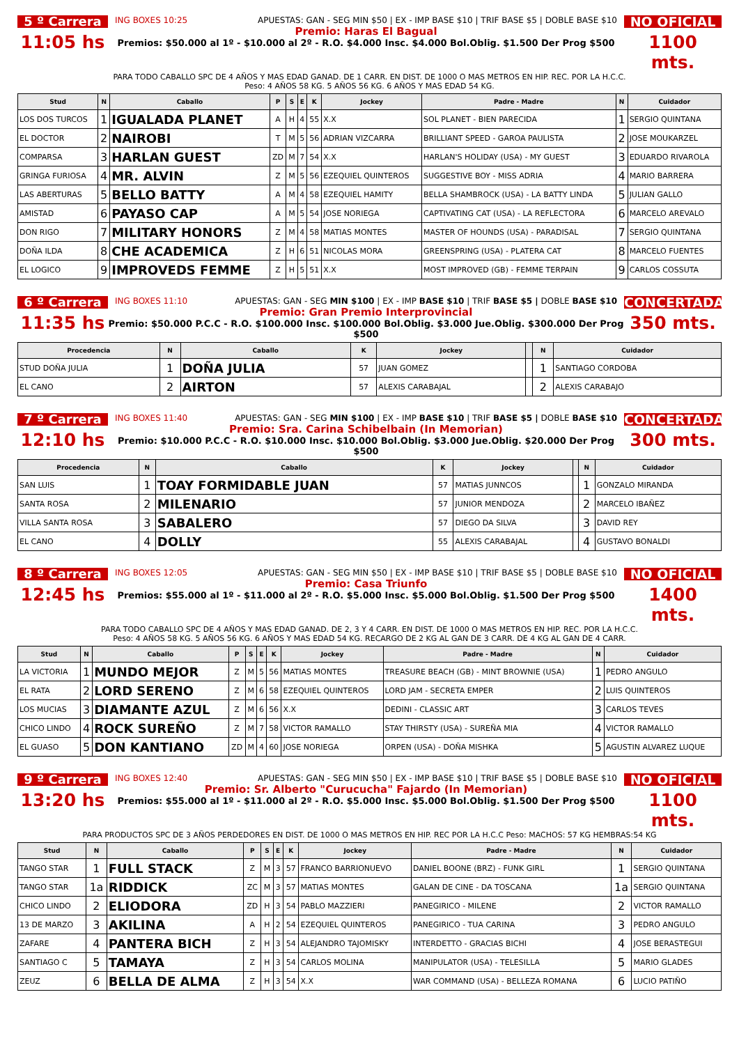5 º Carrera
11:05 hs
ING BOXES 10:25 APUESTAS: GAN - SEG MIN $50 | EX - IMP BASE $10 | TRIF BASE $5 | DOBLE BASE $10
Premio: Haras El Bagual
Premios: $50.000 al 1º - $10.000 al 2º - R.O. $4.000 Insc. $4.000 Bol.Oblig. $1.500 Der Prog $500
NO OFICIAL
1100 mts.
PARA TODO CABALLO SPC DE 4 AÑOS Y MAS EDAD GANAD. DE 1 CARR. EN DIST. DE 1000 O MAS METROS EN HIP. REC. POR LA H.C.C.
Peso: 4 AÑOS 58 KG. 5 AÑOS 56 KG. 6 AÑOS Y MAS EDAD 54 KG.
| Stud | N | Caballo | P | S | E | K | Jockey | Padre - Madre | N | Cuidador |
| --- | --- | --- | --- | --- | --- | --- | --- | --- | --- | --- |
| LOS DOS TURCOS | 1 | IGUALADA PLANET | A | H | 4 | 55 | X.X | SOL PLANET - BIEN PARECIDA | 1 | SERGIO QUINTANA |
| EL DOCTOR | 2 | NAIROBI | T | M | 5 | 56 | ADRIAN VIZCARRA | BRILLIANT SPEED - GAROA PAULISTA | 2 | JOSE MOUKARZEL |
| COMPARSA | 3 | HARLAN GUEST | ZD | M | 7 | 54 | X.X | HARLAN'S HOLIDAY (USA) - MY GUEST | 3 | EDUARDO RIVAROLA |
| GRINGA FURIOSA | 4 | MR. ALVIN | Z | M | 5 | 56 | EZEQUIEL QUINTEROS | SUGGESTIVE BOY - MISS ADRIA | 4 | MARIO BARRERA |
| LAS ABERTURAS | 5 | BELLO BATTY | A | M | 4 | 58 | EZEQUIEL HAMITY | BELLA SHAMBROCK (USA) - LA BATTY LINDA | 5 | JULIAN GALLO |
| AMISTAD | 6 | PAYASO CAP | A | M | 5 | 54 | JOSE NORIEGA | CAPTIVATING CAT (USA) - LA REFLECTORA | 6 | MARCELO AREVALO |
| DON RIGO | 7 | MILITARY HONORS | Z | M | 4 | 58 | MATIAS MONTES | MASTER OF HOUNDS (USA) - PARADISAL | 7 | SERGIO QUINTANA |
| DOÑA ILDA | 8 | CHE ACADEMICA | Z | H | 6 | 51 | NICOLAS MORA | GREENSPRING (USA) - PLATERA CAT | 8 | MARCELO FUENTES |
| EL LOGICO | 9 | IMPROVEDS FEMME | Z | H | 5 | 51 | X.X | MOST IMPROVED (GB) - FEMME TERPAIN | 9 | CARLOS COSSUTA |
6 º Carrera
11:35 hs
ING BOXES 11:10 APUESTAS: GAN - SEG MIN $100 | EX - IMP BASE $10 | TRIF BASE $5 | DOBLE BASE $10
Premio: Gran Premio Interprovincial
Premio: $50.000 P.C.C - R.O. $100.000 Insc. $100.000 Bol.Oblig. $3.000 Jue.Oblig. $300.000 Der Prog $500
CONCERTADA
350 mts.
| Procedencia | N | Caballo | K | Jockey | | N | Cuidador |
| --- | --- | --- | --- | --- | --- | --- | --- |
| STUD DOÑA JULIA | 1 | DOÑA JULIA | 57 | JUAN GOMEZ | | 1 | SANTIAGO CORDOBA |
| EL CANO | 2 | AIRTON | 57 | ALEXIS CARABAJAL | | 2 | ALEXIS CARABAJO |
7 º Carrera
12:10 hs
ING BOXES 11:40 APUESTAS: GAN - SEG MIN $100 | EX - IMP BASE $10 | TRIF BASE $5 | DOBLE BASE $10
Premio: Sra. Carina Schibelbain (In Memorian)
Premio: $10.000 P.C.C - R.O. $10.000 Insc. $10.000 Bol.Oblig. $3.000 Jue.Oblig. $20.000 Der Prog $500
CONCERTADA
300 mts.
| Procedencia | N | Caballo | K | Jockey | | N | Cuidador |
| --- | --- | --- | --- | --- | --- | --- | --- |
| SAN LUIS | 1 | TOAY FORMIDABLE JUAN | 57 | MATIAS JUNNCOS | | 1 | GONZALO MIRANDA |
| SANTA ROSA | 2 | MILENARIO | 57 | JUNIOR MENDOZA | | 2 | MARCELO IBAÑEZ |
| VILLA SANTA ROSA | 3 | SABALERO | 57 | DIEGO DA SILVA | | 3 | DAVID REY |
| EL CANO | 4 | DOLLY | 55 | ALEXIS CARABAJAL | | 4 | GUSTAVO BONALDI |
8 º Carrera
12:45 hs
ING BOXES 12:05 APUESTAS: GAN - SEG MIN $50 | EX - IMP BASE $10 | TRIF BASE $5 | DOBLE BASE $10
Premio: Casa Triunfo
Premios: $55.000 al 1º - $11.000 al 2º - R.O. $5.000 Insc. $5.000 Bol.Oblig. $1.500 Der Prog $500
NO OFICIAL
1400 mts.
PARA TODO CABALLO SPC DE 4 AÑOS Y MAS EDAD GANAD. DE 2, 3 Y 4 CARR. EN DIST. DE 1000 O MAS METROS EN HIP. REC. POR LA H.C.C.
Peso: 4 AÑOS 58 KG. 5 AÑOS 56 KG. 6 AÑOS Y MAS EDAD 54 KG. RECARGO DE 2 KG AL GAN DE 3 CARR. DE 4 KG AL GAN DE 4 CARR.
| Stud | N | Caballo | P | S | E | K | Jockey | Padre - Madre | N | Cuidador |
| --- | --- | --- | --- | --- | --- | --- | --- | --- | --- | --- |
| LA VICTORIA | 1 | MUNDO MEJOR | Z | M | 5 | 56 | MATIAS MONTES | TREASURE BEACH (GB) - MINT BROWNIE (USA) | 1 | PEDRO ANGULO |
| EL RATA | 2 | LORD SERENO | Z | M | 6 | 58 | EZEQUIEL QUINTEROS | LORD JAM - SECRETA EMPER | 2 | LUIS QUINTEROS |
| LOS MUCIAS | 3 | DIAMANTE AZUL | Z | M | 6 | 56 | X.X | DEDINI - CLASSIC ART | 3 | CARLOS TEVES |
| CHICO LINDO | 4 | ROCK SUREÑO | Z | M | 7 | 58 | VICTOR RAMALLO | STAY THIRSTY (USA) - SUREÑA MIA | 4 | VICTOR RAMALLO |
| EL GUASO | 5 | DON KANTIANO | ZD | M | 4 | 60 | JOSE NORIEGA | ORPEN (USA) - DOÑA MISHKA | 5 | AGUSTIN ALVAREZ LUQUE |
9 º Carrera
13:20 hs
ING BOXES 12:40 APUESTAS: GAN - SEG MIN $50 | EX - IMP BASE $10 | TRIF BASE $5 | DOBLE BASE $10
Premio: Sr. Alberto "Curucucha" Fajardo (In Memorian)
Premios: $55.000 al 1º - $11.000 al 2º - R.O. $5.000 Insc. $5.000 Bol.Oblig. $1.500 Der Prog $500
NO OFICIAL
1100 mts.
PARA PRODUCTOS SPC DE 3 AÑOS PERDEDORES EN DIST. DE 1000 O MAS METROS EN HIP. REC POR LA H.C.C Peso: MACHOS: 57 KG HEMBRAS:54 KG
| Stud | N | Caballo | P | S | E | K | Jockey | Padre - Madre | N | Cuidador |
| --- | --- | --- | --- | --- | --- | --- | --- | --- | --- | --- |
| TANGO STAR | 1 | FULL STACK | Z | M | 3 | 57 | FRANCO BARRIONUEVO | DANIEL BOONE (BRZ) - FUNK GIRL | 1 | SERGIO QUINTANA |
| TANGO STAR | 1a | RIDDICK | ZC | M | 3 | 57 | MATIAS MONTES | GALAN DE CINE - DA TOSCANA | 1a | SERGIO QUINTANA |
| CHICO LINDO | 2 | ELIODORA | ZD | H | 3 | 54 | PABLO MAZZIERI | PANEGIRICO - MILENE | 2 | VICTOR RAMALLO |
| 13 DE MARZO | 3 | AKILINA | A | H | 2 | 54 | EZEQUIEL QUINTEROS | PANEGIRICO - TUA CARINA | 3 | PEDRO ANGULO |
| ZAFARE | 4 | PANTERA BICH | Z | H | 3 | 54 | ALEJANDRO TAJOMISKY | INTERDETTO - GRACIAS BICHI | 4 | JOSE BERASTEGUI |
| SANTIAGO C | 5 | TAMAYA | Z | H | 3 | 54 | CARLOS MOLINA | MANIPULATOR (USA) - TELESILLA | 5 | MARIO GLADES |
| ZEUZ | 6 | BELLA DE ALMA | Z | H | 3 | 54 | X.X | WAR COMMAND (USA) - BELLEZA ROMANA | 6 | LUCIO PATIÑO |